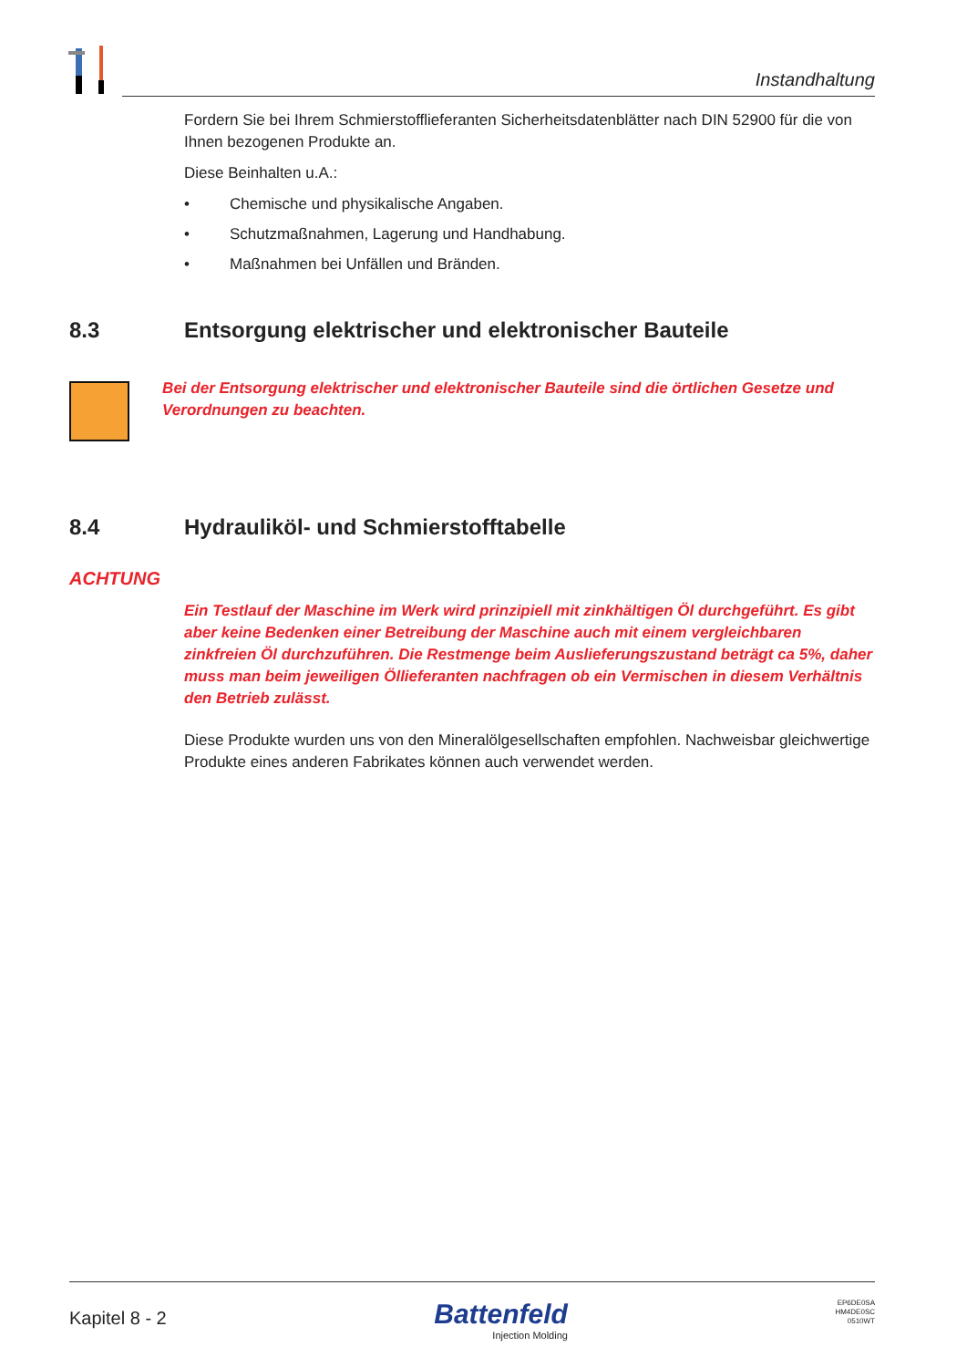Instandhaltung
Fordern Sie bei Ihrem Schmierstofflieferanten Sicherheitsdatenblätter nach DIN 52900 für die von Ihnen bezogenen Produkte an.
Diese Beinhalten u.A.:
• Chemische und physikalische Angaben.
• Schutzmaßnahmen, Lagerung und Handhabung.
• Maßnahmen bei Unfällen und Bränden.
8.3 Entsorgung elektrischer und elektronischer Bauteile
Bei der Entsorgung elektrischer und elektronischer Bauteile sind die örtlichen Gesetze und Verordnungen zu beachten.
8.4 Hydrauliköl- und Schmierstofftabelle
ACHTUNG
Ein Testlauf der Maschine im Werk wird prinzipiell mit zinkhältigen Öl durchgeführt. Es gibt aber keine Bedenken einer Betreibung der Maschine auch mit einem vergleichbaren zinkfreien Öl durchzuführen. Die Restmenge beim Auslieferungszustand beträgt ca 5%, daher muss man beim jeweiligen Öllieferanten nachfragen ob ein Vermischen in diesem Verhältnis den Betrieb zulässt.
Diese Produkte wurden uns von den Mineralölgesellschaften empfohlen. Nachweisbar gleichwertige Produkte eines anderen Fabrikates können auch verwendet werden.
Kapitel 8 - 2
Battenfeld
Injection Molding
EP6DE0SA
HM4DE0SC
0510WT